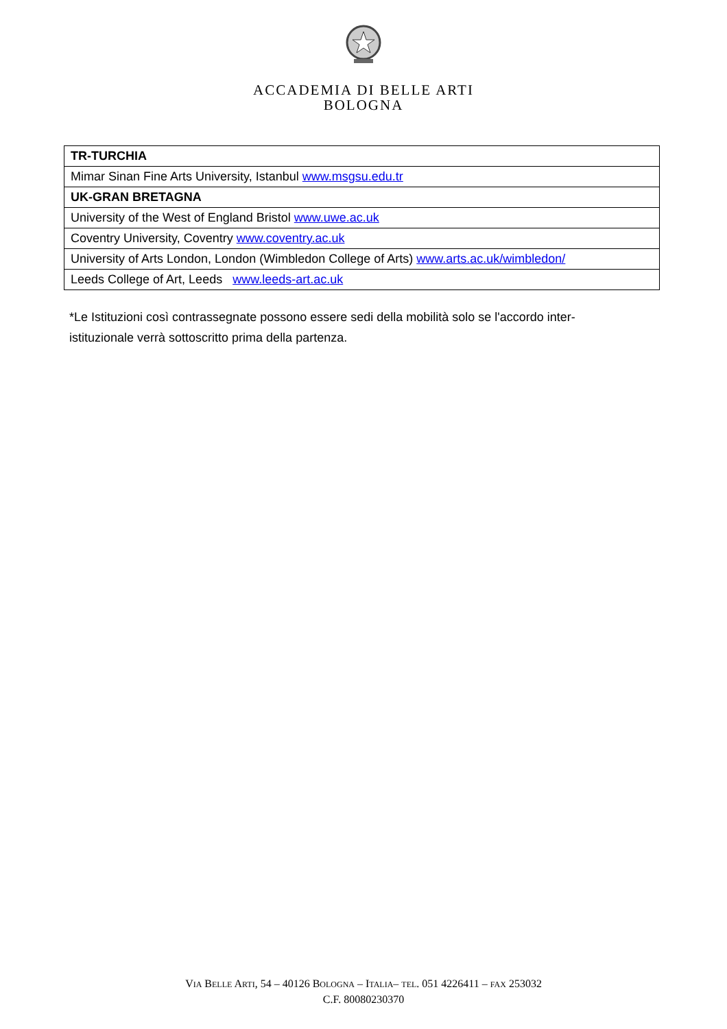ACCADEMIA DI BELLE ARTI
BOLOGNA
| TR-TURCHIA |
| Mimar Sinan Fine Arts University, Istanbul www.msgsu.edu.tr |
| UK-GRAN BRETAGNA |
| University of the West of England Bristol www.uwe.ac.uk |
| Coventry University, Coventry www.coventry.ac.uk |
| University of Arts London, London (Wimbledon College of Arts) www.arts.ac.uk/wimbledon/ |
| Leeds College of Art, Leeds www.leeds-art.ac.uk |
*Le Istituzioni così contrassegnate possono essere sedi della mobilità solo se l'accordo inter-istituzionale verrà sottoscritto prima della partenza.
VIA BELLE ARTI, 54 – 40126 BOLOGNA – ITALIA– TEL. 051 4226411 – FAX 253032
C.F. 80080230370